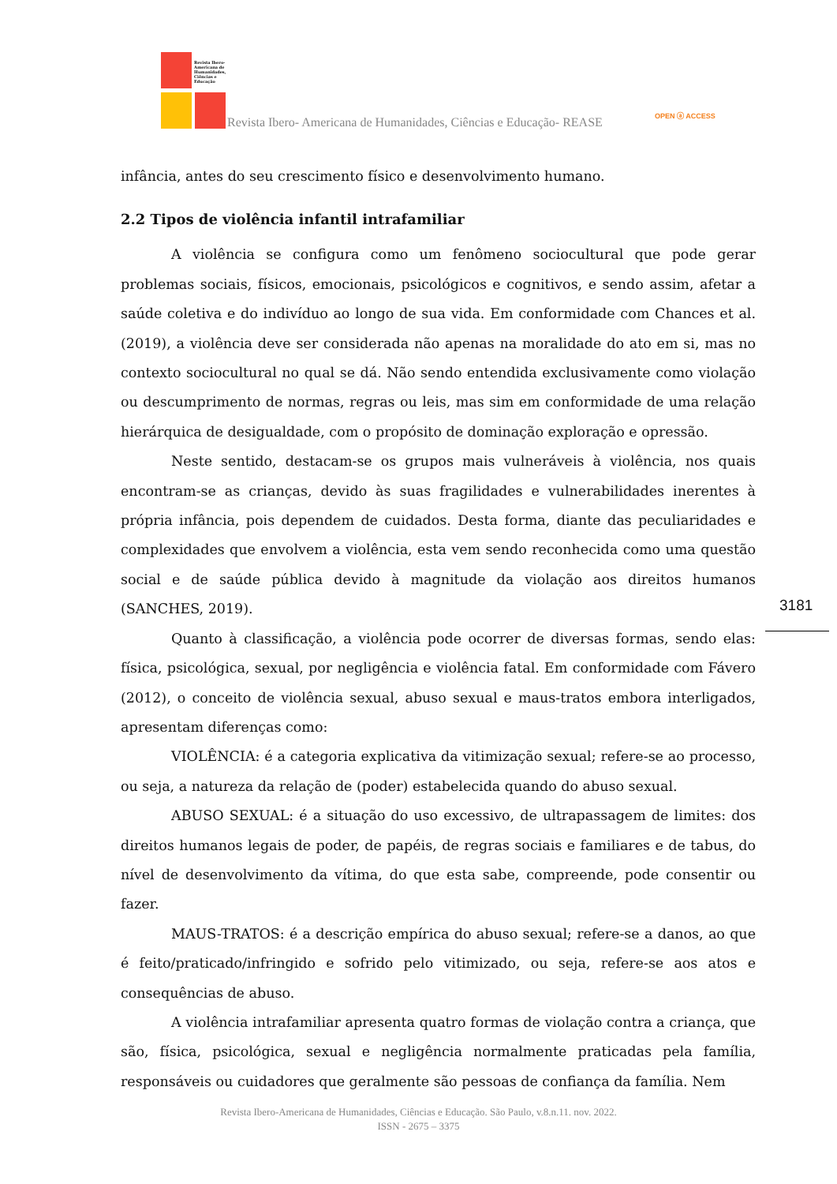Revista Ibero-Americana de Humanidades, Ciências e Educação
Revista Ibero- Americana de Humanidades, Ciências e Educação- REASE
OPEN ⓐ ACCESS
infância, antes do seu crescimento físico e desenvolvimento humano.
2.2 Tipos de violência infantil intrafamiliar
A violência se configura como um fenômeno sociocultural que pode gerar problemas sociais, físicos, emocionais, psicológicos e cognitivos, e sendo assim, afetar a saúde coletiva e do indivíduo ao longo de sua vida. Em conformidade com Chances et al. (2019), a violência deve ser considerada não apenas na moralidade do ato em si, mas no contexto sociocultural no qual se dá. Não sendo entendida exclusivamente como violação ou descumprimento de normas, regras ou leis, mas sim em conformidade de uma relação hierárquica de desigualdade, com o propósito de dominação exploração e opressão.
Neste sentido, destacam-se os grupos mais vulneráveis à violência, nos quais encontram-se as crianças, devido às suas fragilidades e vulnerabilidades inerentes à própria infância, pois dependem de cuidados. Desta forma, diante das peculiaridades e complexidades que envolvem a violência, esta vem sendo reconhecida como uma questão social e de saúde pública devido à magnitude da violação aos direitos humanos (SANCHES, 2019).
Quanto à classificação, a violência pode ocorrer de diversas formas, sendo elas: física, psicológica, sexual, por negligência e violência fatal. Em conformidade com Fávero (2012), o conceito de violência sexual, abuso sexual e maus-tratos embora interligados, apresentam diferenças como:
VIOLÊNCIA: é a categoria explicativa da vitimização sexual; refere-se ao processo, ou seja, a natureza da relação de (poder) estabelecida quando do abuso sexual.
ABUSO SEXUAL: é a situação do uso excessivo, de ultrapassagem de limites: dos direitos humanos legais de poder, de papéis, de regras sociais e familiares e de tabus, do nível de desenvolvimento da vítima, do que esta sabe, compreende, pode consentir ou fazer.
MAUS-TRATOS: é a descrição empírica do abuso sexual; refere-se a danos, ao que é feito/praticado/infringido e sofrido pelo vitimizado, ou seja, refere-se aos atos e consequências de abuso.
A violência intrafamiliar apresenta quatro formas de violação contra a criança, que são, física, psicológica, sexual e negligência normalmente praticadas pela família, responsáveis ou cuidadores que geralmente são pessoas de confiança da família. Nem
3181
Revista Ibero-Americana de Humanidades, Ciências e Educação. São Paulo, v.8.n.11. nov. 2022.
ISSN - 2675 – 3375